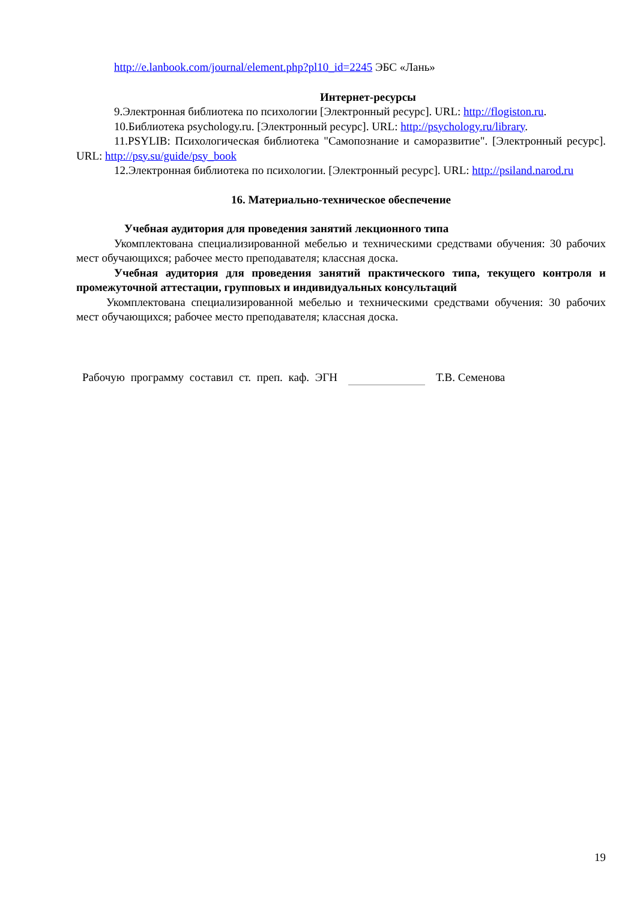http://e.lanbook.com/journal/element.php?pl10_id=2245 ЭБС «Лань»
Интернет-ресурсы
9.Электронная библиотека по психологии [Электронный ресурс]. URL: http://flogiston.ru.
10.Библиотека psychology.ru. [Электронный ресурс]. URL: http://psychology.ru/library.
11.PSYLIB: Психологическая библиотека "Самопознание и саморазвитие". [Электронный ресурс]. URL: http://psy.su/guide/psy_book
12.Электронная библиотека по психологии. [Электронный ресурс]. URL: http://psiland.narod.ru
16. Материально-техническое обеспечение
Учебная аудитория для проведения занятий лекционного типа
Укомплектована специализированной мебелью и техническими средствами обучения: 30 рабочих мест обучающихся; рабочее место преподавателя; классная доска.
Учебная аудитория для проведения занятий практического типа, текущего контроля и промежуточной аттестации, групповых и индивидуальных консультаций
Укомплектована специализированной мебелью и техническими средствами обучения: 30 рабочих мест обучающихся; рабочее место преподавателя; классная доска.
Рабочую программу составил ст. преп. каф. ЭГН Т.В. Семенова
19